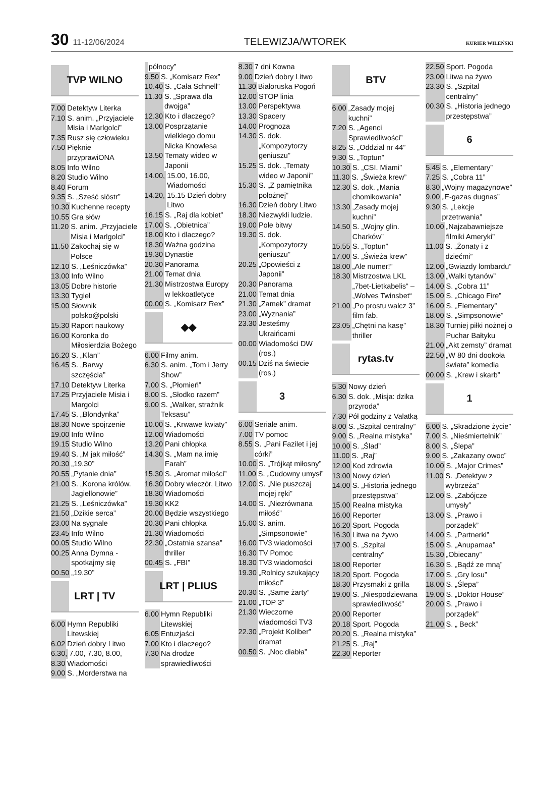30 11-12/06/2024
TELEWIZJA/WTOREK
KURIER WILEŃSKI
TVP WILNO
7.00 Detektyw Literka
7.10 S. anim. „Przyjaciele Misia i Marlgolci”
7.35 Rusz się człowieku
7.50 Pięknie przyprawiONA
8.05 Info Wilno
8.20 Studio Wilno
8.40 Forum
9.35 S. „Sześć sióstr”
10.30 Kuchenne recepty
10.55 Gra słów
11.20 S. anim. „Przyjaciele Misia i Marlgolci”
11.50 Zakochaj się w Polsce
12.10 S. „Leśniczówka”
13.00 Info Wilno
13.05 Dobre historie
13.30 Tygiel
15.00 Słownik polsko@polski
15.30 Raport naukowy
16.00 Koronka do Miłosierdzia Bożego
16.20 S. „Klan”
16.45 S. „Barwy szczęścia”
17.10 Detektyw Literka
17.25 Przyjaciele Misia i Margolci
17.45 S. „Blondynka”
18.30 Nowe spojrzenie
19.00 Info Wilno
19.15 Studio Wilno
19.40 S. „M jak miłość”
20.30 „19.30”
20.55 „Pytanie dnia”
21.00 S. „Korona królów. Jagiellonowie”
21.25 S. „Leśniczówka”
21.50 „Dzikie serca”
23.00 Na sygnale
23.45 Info Wilno
00.05 Studio Wilno
00.25 Anna Dymna - spotkajmy się
00.50 „19.30”
LRT | TV
6.00 Hymn Republiki Litewskiej
6.02 Dzień dobry Litwo
6.30, 7.00, 7.30, 8.00,
8.30 Wiadomości
9.00 S. „Morderstwa na
północy”
9.50 S. „Komisarz Rex”
10.40 S. „Cała Schnell”
11.30 S. „Sprawa dla dwojga”
12.30 Kto i dlaczego?
13.00 Posprzątanie wielkiego domu Nicka Knowlesa
13.50 Tematy wideo w Japonii
14.00, 15.00, 16.00, Wiadomości
14.20, 15.15 Dzień dobry Litwo
16.15 S. „Raj dla kobiet”
17.00 S. „Obietnica”
18.00 Kto i dlaczego?
18.30 Ważna godzina
19.30 Dynastie
20.30 Panorama
21.00 Temat dnia
21.30 Mistrzostwa Europy w lekkoatletyce
00.00 S. „Komisarz Rex”
◆◆
6.00 Filmy anim.
6.30 S. anim. „Tom i Jerry Show”
7.00 S. „Płomień”
8.00 S. „Słodko razem”
9.00 S. „Walker, strażnik Teksasu”
10.00 S. „Krwawe kwiaty”
12.00 Wiadomości
13.20 Pani chłopka
14.30 S. „Mam na imię Farah”
15.30 S. „Aromat miłości”
16.30 Dobry wieczór, Litwo
18.30 Wiadomości
19.30 KK2
20.00 Będzie wszystkiego
20.30 Pani chłopka
21.30 Wiadomości
22.30 „Ostatnia szansa” thriller
00.45 S. „FBI”
LRT | PLIUS
6.00 Hymn Republiki Litewskiej
6.05 Entuzjaści
7.00 Kto i dlaczego?
7.30 Na drodze sprawiedliwości
8.30 7 dni Kowna
9.00 Dzień dobry Litwo
11.30 Białoruska Pogoń
12.00 STOP linia
13.00 Perspektywa
13.30 Spacery
14.00 Prognoza
14.30 S. dok. „Kompozytorzy geniuszu”
15.25 S. dok. „Tematy wideo w Japonii”
15.30 S. „Z pamiętnika położnej”
16.30 Dzień dobry Litwo
18.30 Niezwykli ludzie.
19.00 Pole bitwy
19.30 S. dok. „Kompozytorzy geniuszu”
20.25 „Opowieści z Japonii”
20.30 Panorama
21.00 Temat dnia
21.30 „Zamek” dramat
23.00 „Wyznania”
23.30 Jesteśmy Ukraińcami
00.00 Wiadomości DW (ros.)
00.15 Dziś na świecie (ros.)
3
6.00 Seriale anim.
7.00 TV pomoc
8.55 S. „Pani Fazilet i jej córki”
10.00 S. „Trójkąt miłosny”
11.00 S. „Cudowny umysł”
12.00 S. „Nie puszczaj mojej ręki”
14.00 S. „Niezrównana miłość”
15.00 S. anim. „Simpsonowie”
16.00 TV3 wiadomości
16.30 TV Pomoc
18.30 TV3 wiadomości
19.30 „Rolnicy szukający miłości”
20.30 S. „Same żarty”
21.00 „TOP 3”
21.30 Wieczorne wiadomości TV3
22.30 „Projekt Koliber” dramat
00.50 S. „Noc diabła”
BTV
6.00 „Zasady mojej kuchni”
7.20 S. „Agenci Sprawiedliwości”
8.25 S. „Oddział nr 44”
9.30 S. „Toptun”
10.30 S. „CSI. Miami”
11.30 S. „Świeża krew”
12.30 S. dok. „Mania chomikowania”
13.30 „Zasady mojej kuchni”
14.50 S. „Wojny glin. Charków”
15.55 S. „Toptun”
17.00 S. „Świeża krew”
18.00 „Ale numer!”
18.30 Mistrzostwa LKL „7bet-Lietkabelis“ –„Wolves Twinsbet“
21.00 „Po prostu walcz 3” film fab.
23.05 „Chętni na kasę” thriller
rytas.tv
5.30 Nowy dzień
6.30 S. dok. „Misja: dzika przyroda”
7.30 Pół godziny z Valatką
8.00 S. „Szpital centralny”
9.00 S. „Realna mistyka”
10.00 S. „Ślad”
11.00 S. „Raj”
12.00 Kod zdrowia
13.00 Nowy dzień
14.00 S. „Historia jednego przestępstwa”
15.00 Realna mistyka
16.00 Reporter
16.20 Sport. Pogoda
16.30 Litwa na żywo
17.00 S. „Szpital centralny”
18.00 Reporter
18.20 Sport. Pogoda
18.30 Przysmaki z grilla
19.00 S. „Niespodziewana sprawiedliwość”
20.00 Reporter
20.18 Sport. Pogoda
20.20 S. „Realna mistyka”
21.25 S. „Raj”
22.30 Reporter
22.50 Sport. Pogoda
23.00 Litwa na żywo
23.30 S. „Szpital centralny”
00.30 S. „Historia jednego przestępstwa”
6
5.45 S. „Elementary”
7.25 S. „Cobra 11”
8.30 „Wojny magazynowe”
9.00 „E-gazas dugnas”
9.30 S. „Lekcje przetrwania”
10.00 „Najzabawniejsze filmiki Ameryki”
11.00 S. „Żonaty i z dziećmi”
12.00 „Gwiazdy lombardu”
13.00 „Walki tytanów”
14.00 S. „Cobra 11”
15.00 S. „Chicago Fire”
16.00 S. „Elementary”
18.00 S. „Simpsonowie”
18.30 Turniej piłki nożnej o Puchar Bałtyku
21.00 „Akt zemsty” dramat
22.50 „W 80 dni dookoła świata” komedia
00.00 S. „Krew i skarb”
1
6.00 S. „Skradzione życie”
7.00 S. „Nieśmiertelnik”
8.00 S. „Ślepa”
9.00 S. „Zakazany owoc”
10.00 S. „Major Crimes”
11.00 S. „Detektyw z wybrzeża”
12.00 S. „Zabójcze umysły”
13.00 S. „Prawo i porządek”
14.00 S. „Partnerki”
15.00 S. „Anupamaa”
15.30 „Obiecany”
16.30 S. „Bądź ze mną”
17.00 S. „Gry losu”
18.00 S. „Ślepa”
19.00 S. „Doktor House”
20.00 S. „Prawo i porządek”
21.00 S. „ Beck”